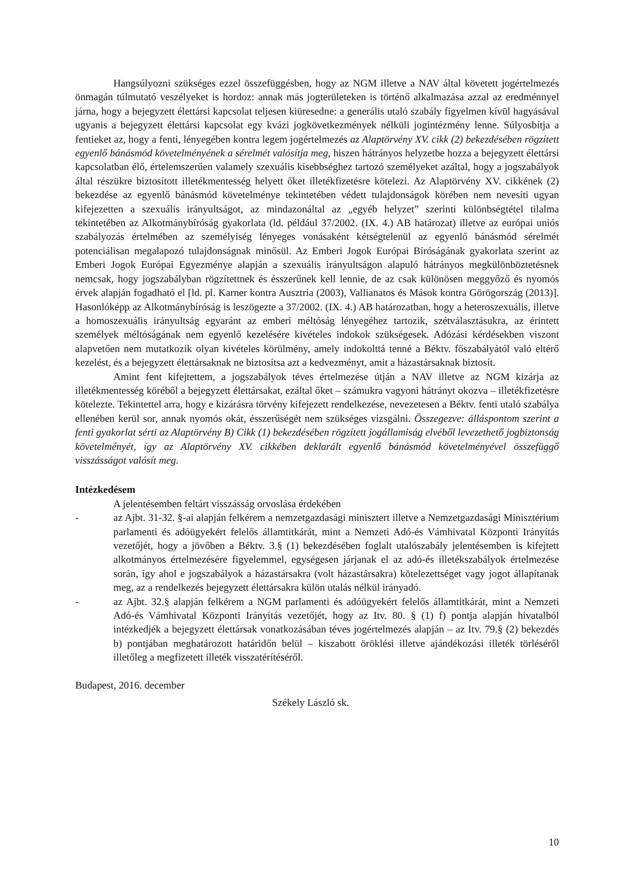Hangsúlyozni szükséges ezzel összefüggésben, hogy az NGM illetve a NAV által követett jogértelmezés önmagán túlmutató veszélyeket is hordoz: annak más jogterületeken is történő alkalmazása azzal az eredménnyel járna, hogy a bejegyzett élettársi kapcsolat teljesen kiüresedne: a generális utaló szabály figyelmen kívül hagyásával ugyanis a bejegyzett élettársi kapcsolat egy kvázi jogkövetkezmények nélküli jogintézmény lenne. Súlyosbítja a fentieket az, hogy a fenti, lényegében kontra legem jogértelmezés az Alaptörvény XV. cikk (2) bekezdésében rögzített egyenlő bánásmód követelményének a sérelmét valósítja meg, hiszen hátrányos helyzetbe hozza a bejegyzett élettársi kapcsolatban élő, értelemszerűen valamely szexuális kisebbséghez tartozó személyeket azáltal, hogy a jogszabályok által részükre biztosított illetékmentesség helyett őket illetékfizetésre kötelezi. Az Alaptörvény XV. cikkének (2) bekezdése az egyenlő bánásmód követelménye tekintetében védett tulajdonságok körében nem nevesíti ugyan kifejezetten a szexuális irányultságot, az mindazonáltal az „egyéb helyzet” szerinti különbségtétel tilalma tekintetében az Alkotmánybíróság gyakorlata (ld. például 37/2002. (IX. 4.) AB határozat) illetve az európai uniós szabályozás értelmében az személyiség lényeges vonásaként kétségtelenül az egyenlő bánásmód sérelmét potenciálisan megalapozó tulajdonságnak minősül. Az Emberi Jogok Európai Bíróságának gyakorlata szerint az Emberi Jogok Európai Egyezménye alapján a szexuális irányultságon alapuló hátrányos megkülönböztetésnek nemcsak, hogy jogszabályban rögzítettnek és ésszerűnek kell lennie, de az csak különösen meggyőző és nyomós érvek alapján fogadható el [ld. pl. Karner kontra Ausztria (2003), Vallianatos és Mások kontra Görögország (2013)]. Hasonlóképp az Alkotmánybíróság is leszögezte a 37/2002. (IX. 4.) AB határozatban, hogy a heteroszexuális, illetve a homoszexuális irányultság egyaránt az emberi méltóság lényegéhez tartozik, szétválasztásukra, az érintett személyek méltóságának nem egyenlő kezelésére kivételes indokok szükségesek. Adózási kérdésekben viszont alapvetően nem mutatkozik olyan kivételes körülmény, amely indokolttá tenné a Béktv. főszabályától való eltérő kezelést, és a bejegyzett élettársaknak ne biztosítsa azt a kedvezményt, amit a házastársaknak biztosít.
Amint fent kifejtettem, a jogszabályok téves értelmezése útján a NAV illetve az NGM kizárja az illetékmentesség köréből a bejegyzett élettársakat, ezáltal őket – számukra vagyoni hátrányt okozva – illetékfizetésre kötelezte. Tekintettel arra, hogy e kizárásra törvény kifejezett rendelkezése, nevezetesen a Béktv. fenti utaló szabálya ellenében kerül sor, annak nyomós okát, ésszerűségét nem szükséges vizsgálni. Összegezve: álláspontom szerint a fenti gyakorlat sérti az Alaptörvény B) Cikk (1) bekezdésében rögzített jogállamiság elvéből levezethető jogbiztonság követelményét, így az Alaptörvény XV. cikkében deklarált egyenlő bánásmód követelményével összefüggő visszásságot valósít meg.
Intézkedésem
A jelentésemben feltárt visszásság orvoslása érdekében
- az Ajbt. 31-32. §-ai alapján felkérem a nemzetgazdasági minisztert illetve a Nemzetgazdasági Minisztérium parlamenti és adóügyekért felelős államtitkárát, mint a Nemzeti Adó-és Vámhivatal Központi Irányítás vezetőjét, hogy a jövőben a Béktv. 3.§ (1) bekezdésében foglalt utalószabály jelentésemben is kifejtett alkotmányos értelmezésére figyelemmel, egységesen járjanak el az adó-és illetékszabályok értelmezése során, így ahol e jogszabályok a házastársakra (volt házastársakra) kötelezettséget vagy jogot állapítanak meg, az a rendelkezés bejegyzett élettársakra külön utalás nélkül irányadó.
- az Ajbt. 32.§ alapján felkérem a NGM parlamenti és adóügyekért felelős államtitkárát, mint a Nemzeti Adó-és Vámhivatal Központi Irányítás vezetőjét, hogy az Itv. 80. § (1) f) pontja alapján hivatalból intézkedjék a bejegyzett élettársak vonatkozásában téves jogértelmezés alapján – az Itv. 79.§ (2) bekezdés b) pontjában meghatározott határidőn belül – kiszabott öröklési illetve ajándékozási illeték törléséről illetőleg a megfizetett illeték visszatérítéséről.
Budapest, 2016. december
Székely László sk.
10